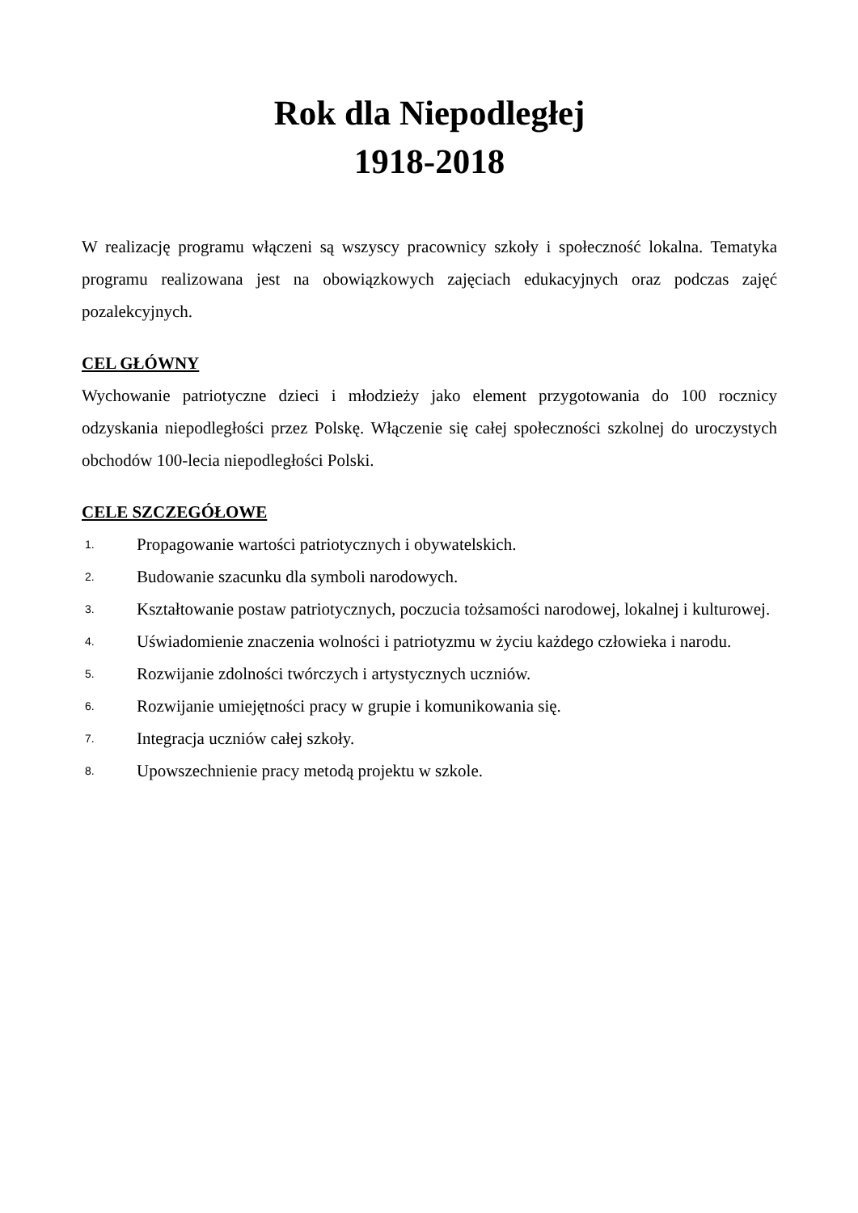Rok dla Niepodległej
1918-2018
W realizację programu włączeni są wszyscy pracownicy szkoły i społeczność lokalna. Tematyka programu realizowana jest na obowiązkowych zajęciach edukacyjnych oraz podczas zajęć pozalekcyjnych.
CEL GŁÓWNY
Wychowanie patriotyczne dzieci i młodzieży jako element przygotowania do 100 rocznicy odzyskania niepodległości przez Polskę. Włączenie się całej społeczności szkolnej do uroczystych obchodów 100-lecia niepodległości Polski.
CELE SZCZEGÓŁOWE
1. Propagowanie wartości patriotycznych i obywatelskich.
2. Budowanie szacunku dla symboli narodowych.
3. Kształtowanie postaw patriotycznych, poczucia tożsamości narodowej, lokalnej i kulturowej.
4. Uświadomienie znaczenia wolności i patriotyzmu w życiu każdego człowieka i narodu.
5. Rozwijanie zdolności twórczych i artystycznych uczniów.
6. Rozwijanie umiejętności pracy w grupie i komunikowania się.
7. Integracja uczniów całej szkoły.
8. Upowszechnienie pracy metodą projektu w szkole.